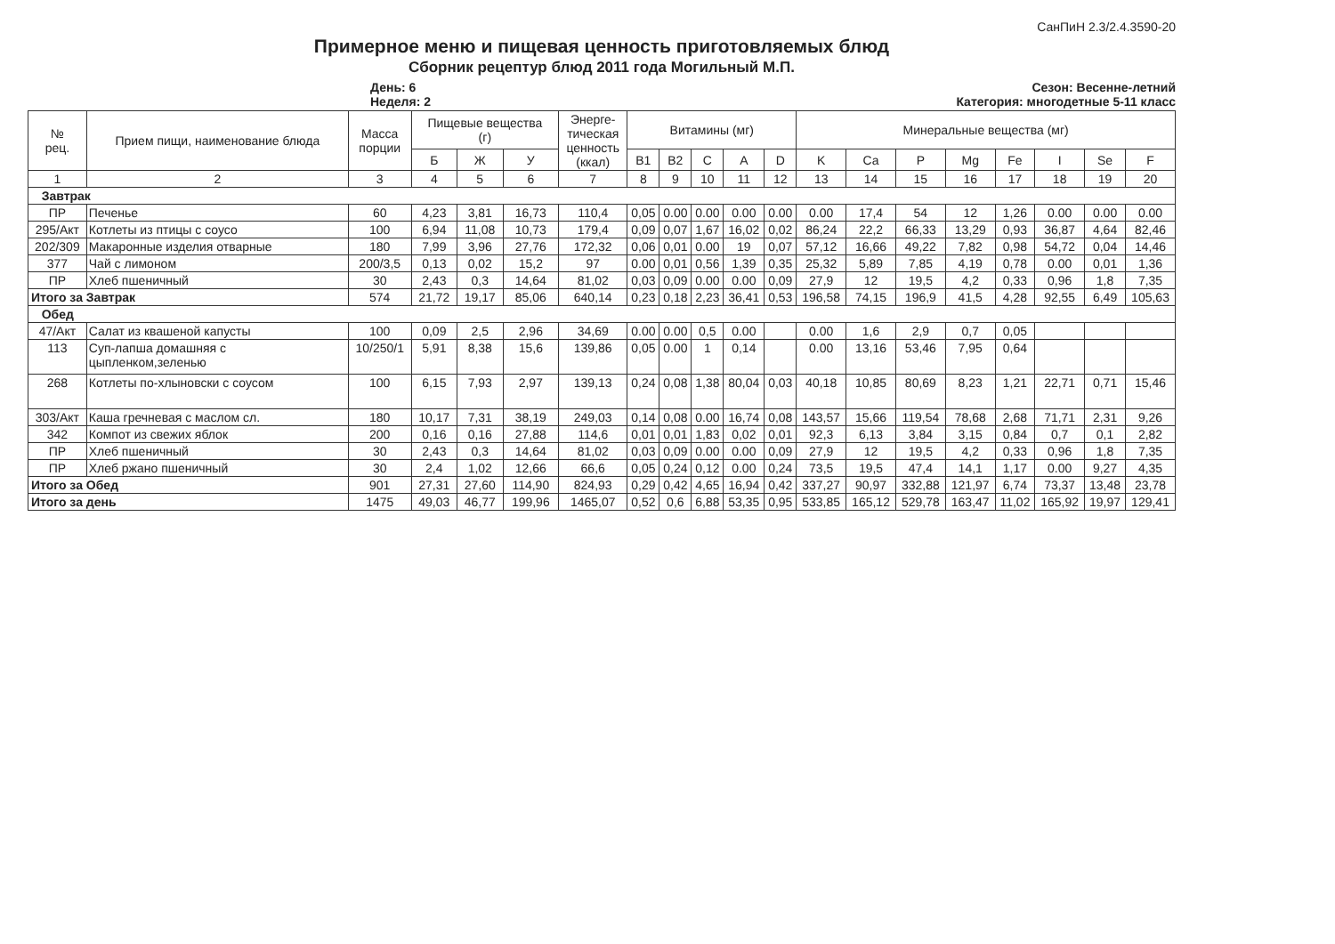СанПиН 2.3/2.4.3590-20
Примерное меню и пищевая ценность приготовляемых блюд
Сборник рецептур блюд 2011 года Могильный М.П.
День: 6
Неделя: 2
Сезон: Весенне-летний
Категория: многодетные 5-11 класс
| № рец. | Прием пищи, наименование блюда | Масса порции | Пищевые вещества (г) | | | Энерге- тическая ценность (ккал) | Витамины (мг) | | | | | Минеральные вещества (мг) | | | | | | | |
| --- | --- | --- | --- | --- | --- | --- | --- | --- | --- | --- | --- | --- | --- | --- | --- | --- | --- | --- | --- |
| | | | Б | Ж | У | | B1 | B2 | C | A | D | K | Ca | P | Mg | Fe | I | Se | F |
| 1 | 2 | 3 | 4 | 5 | 6 | 7 | 8 | 9 | 10 | 11 | 12 | 13 | 14 | 15 | 16 | 17 | 18 | 19 | 20 |
| Завтрак | | | | | | | | | | | | | | | | | | | |
| ПР | Печенье | 60 | 4,23 | 3,81 | 16,73 | 110,4 | 0,05 | 0.00 | 0.00 | 0.00 | 0.00 | 0.00 | 17,4 | 54 | 12 | 1,26 | 0.00 | 0.00 | 0.00 |
| 295/Акт | Котлеты из птицы с соусо | 100 | 6,94 | 11,08 | 10,73 | 179,4 | 0,09 | 0,07 | 1,67 | 16,02 | 0,02 | 86,24 | 22,2 | 66,33 | 13,29 | 0,93 | 36,87 | 4,64 | 82,46 |
| 202/309 | Макаронные изделия отварные | 180 | 7,99 | 3,96 | 27,76 | 172,32 | 0,06 | 0,01 | 0.00 | 19 | 0,07 | 57,12 | 16,66 | 49,22 | 7,82 | 0,98 | 54,72 | 0,04 | 14,46 |
| 377 | Чай с лимоном | 200/3,5 | 0,13 | 0,02 | 15,2 | 97 | 0.00 | 0,01 | 0,56 | 1,39 | 0,35 | 25,32 | 5,89 | 7,85 | 4,19 | 0,78 | 0.00 | 0,01 | 1,36 |
| ПР | Хлеб пшеничный | 30 | 2,43 | 0,3 | 14,64 | 81,02 | 0,03 | 0,09 | 0.00 | 0.00 | 0,09 | 27,9 | 12 | 19,5 | 4,2 | 0,33 | 0,96 | 1,8 | 7,35 |
| Итого за Завтрак | | 574 | 21,72 | 19,17 | 85,06 | 640,14 | 0,23 | 0,18 | 2,23 | 36,41 | 0,53 | 196,58 | 74,15 | 196,9 | 41,5 | 4,28 | 92,55 | 6,49 | 105,63 |
| Обед | | | | | | | | | | | | | | | | | | | |
| 47/Акт | Салат из квашеной капусты | 100 | 0,09 | 2,5 | 2,96 | 34,69 | 0.00 | 0.00 | 0,5 | 0.00 | | 0.00 | 1,6 | 2,9 | 0,7 | 0,05 | | | |
| 113 | Суп-лапша домашняя с цыпленком,зеленью | 10/250/1 | 5,91 | 8,38 | 15,6 | 139,86 | 0,05 | 0.00 | 1 | 0,14 | | 0.00 | 13,16 | 53,46 | 7,95 | 0,64 | | | |
| 268 | Котлеты по-хлыновски с соусом | 100 | 6,15 | 7,93 | 2,97 | 139,13 | 0,24 | 0,08 | 1,38 | 80,04 | 0,03 | 40,18 | 10,85 | 80,69 | 8,23 | 1,21 | 22,71 | 0,71 | 15,46 |
| 303/Акт | Каша гречневая с маслом сл. | 180 | 10,17 | 7,31 | 38,19 | 249,03 | 0,14 | 0,08 | 0.00 | 16,74 | 0,08 | 143,57 | 15,66 | 119,54 | 78,68 | 2,68 | 71,71 | 2,31 | 9,26 |
| 342 | Компот из свежих яблок | 200 | 0,16 | 0,16 | 27,88 | 114,6 | 0,01 | 0,01 | 1,83 | 0,02 | 0,01 | 92,3 | 6,13 | 3,84 | 3,15 | 0,84 | 0,7 | 0,1 | 2,82 |
| ПР | Хлеб пшеничный | 30 | 2,43 | 0,3 | 14,64 | 81,02 | 0,03 | 0,09 | 0.00 | 0.00 | 0,09 | 27,9 | 12 | 19,5 | 4,2 | 0,33 | 0,96 | 1,8 | 7,35 |
| ПР | Хлеб ржано пшеничный | 30 | 2,4 | 1,02 | 12,66 | 66,6 | 0,05 | 0,24 | 0,12 | 0.00 | 0,24 | 73,5 | 19,5 | 47,4 | 14,1 | 1,17 | 0.00 | 9,27 | 4,35 |
| Итого за Обед | | 901 | 27,31 | 27,60 | 114,90 | 824,93 | 0,29 | 0,42 | 4,65 | 16,94 | 0,42 | 337,27 | 90,97 | 332,88 | 121,97 | 6,74 | 73,37 | 13,48 | 23,78 |
| Итого за день | | 1475 | 49,03 | 46,77 | 199,96 | 1465,07 | 0,52 | 0,6 | 6,88 | 53,35 | 0,95 | 533,85 | 165,12 | 529,78 | 163,47 | 11,02 | 165,92 | 19,97 | 129,41 |